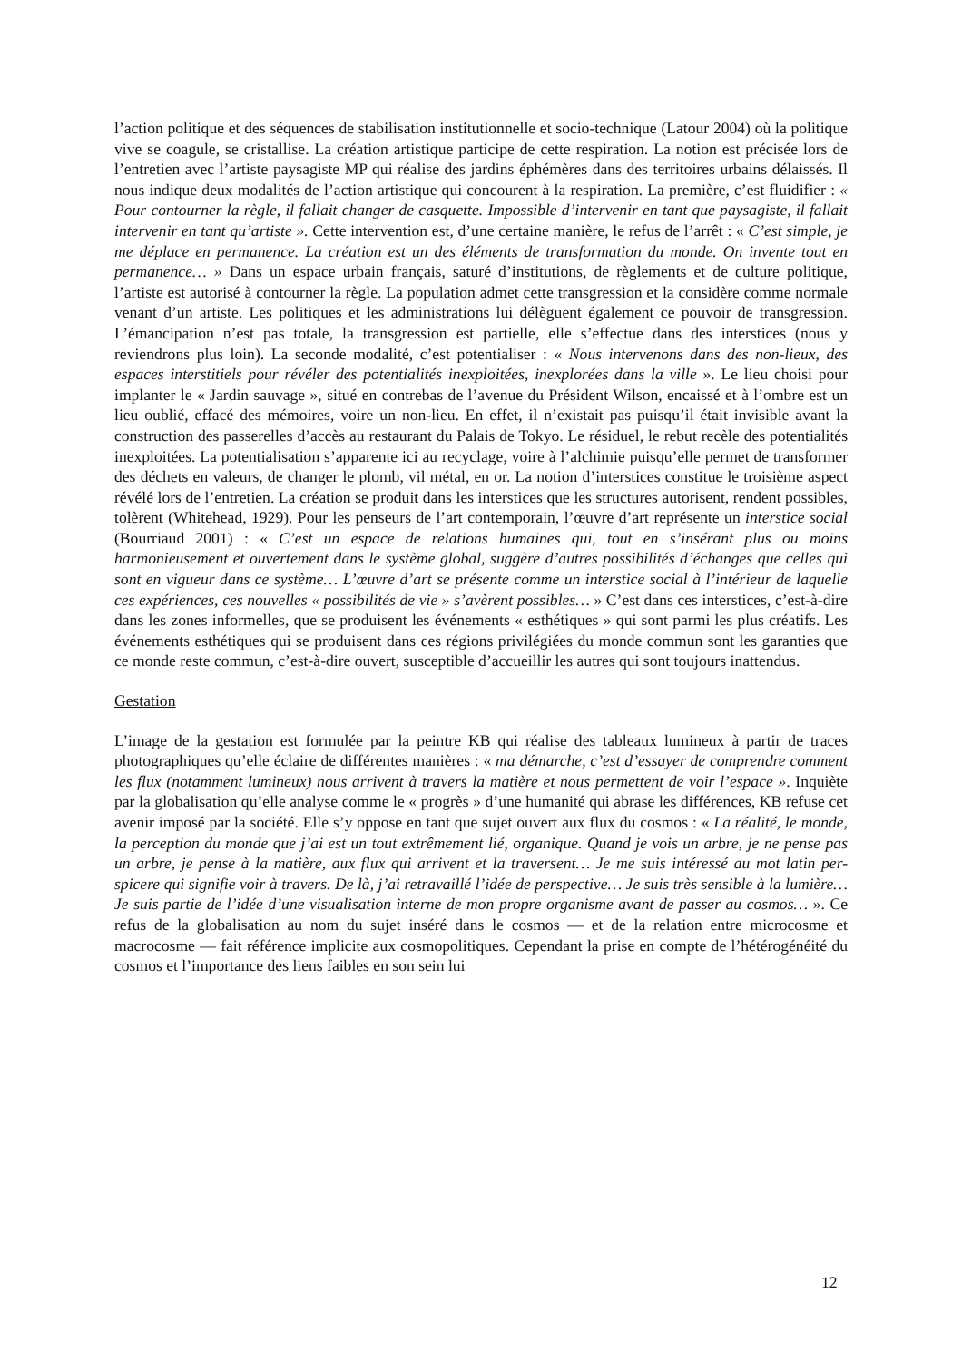l’action politique et des séquences de stabilisation institutionnelle et socio-technique (Latour 2004) où la politique vive se coagule, se cristallise. La création artistique participe de cette respiration. La notion est précisée lors de l’entretien avec l’artiste paysagiste MP qui réalise des jardins éphémères dans des territoires urbains délaissés. Il nous indique deux modalités de l’action artistique qui concourent à la respiration. La première, c’est fluidifier : « Pour contourner la règle, il fallait changer de casquette. Impossible d’intervenir en tant que paysagiste, il fallait intervenir en tant qu’artiste ». Cette intervention est, d’une certaine manière, le refus de l’arrêt : « C’est simple, je me déplace en permanence. La création est un des éléments de transformation du monde. On invente tout en permanence… » Dans un espace urbain français, saturé d’institutions, de règlements et de culture politique, l’artiste est autorisé à contourner la règle. La population admet cette transgression et la considère comme normale venant d’un artiste. Les politiques et les administrations lui délèguent également ce pouvoir de transgression. L’émancipation n’est pas totale, la transgression est partielle, elle s’effectue dans des interstices (nous y reviendrons plus loin). La seconde modalité, c’est potentialiser : « Nous intervenons dans des non-lieux, des espaces interstitiels pour révéler des potentialités inexploitées, inexplorées dans la ville ». Le lieu choisi pour implanter le « Jardin sauvage », situé en contrebas de l’avenue du Président Wilson, encaissé et à l’ombre est un lieu oublié, effacé des mémoires, voire un non-lieu. En effet, il n’existait pas puisqu’il était invisible avant la construction des passerelles d’accès au restaurant du Palais de Tokyo. Le résiduel, le rebut recèle des potentialités inexploitées. La potentialisation s’apparente ici au recyclage, voire à l’alchimie puisqu’elle permet de transformer des déchets en valeurs, de changer le plomb, vil métal, en or. La notion d’interstices constitue le troisième aspect révélé lors de l’entretien. La création se produit dans les interstices que les structures autorisent, rendent possibles, tolèrent (Whitehead, 1929). Pour les penseurs de l’art contemporain, l’œuvre d’art représente un interstice social (Bourriaud 2001) : « C’est un espace de relations humaines qui, tout en s’insérant plus ou moins harmonieusement et ouvertement dans le système global, suggère d’autres possibilités d’échanges que celles qui sont en vigueur dans ce système… L’œuvre d’art se présente comme un interstice social à l’intérieur de laquelle ces expériences, ces nouvelles « possibilités de vie » s’avèrent possibles… » C’est dans ces interstices, c’est-à-dire dans les zones informelles, que se produisent les événements « esthétiques » qui sont parmi les plus créatifs. Les événements esthétiques qui se produisent dans ces régions privilégiées du monde commun sont les garanties que ce monde reste commun, c’est-à-dire ouvert, susceptible d’accueillir les autres qui sont toujours inattendus.
Gestation
L’image de la gestation est formulée par la peintre KB qui réalise des tableaux lumineux à partir de traces photographiques qu’elle éclaire de différentes manières : « ma démarche, c’est d’essayer de comprendre comment les flux (notamment lumineux) nous arrivent à travers la matière et nous permettent de voir l’espace ». Inquiète par la globalisation qu’elle analyse comme le « progrès » d’une humanité qui abrase les différences, KB refuse cet avenir imposé par la société. Elle s’y oppose en tant que sujet ouvert aux flux du cosmos : « La réalité, le monde, la perception du monde que j’ai est un tout extrêmement lié, organique. Quand je vois un arbre, je ne pense pas un arbre, je pense à la matière, aux flux qui arrivent et la traversent… Je me suis intéressé au mot latin per-spicere qui signifie voir à travers. De là, j’ai retravaillé l’idée de perspective… Je suis très sensible à la lumière… Je suis partie de l’idée d’une visualisation interne de mon propre organisme avant de passer au cosmos… ». Ce refus de la globalisation au nom du sujet inséré dans le cosmos — et de la relation entre microcosme et macrocosme — fait référence implicite aux cosmopolitiques. Cependant la prise en compte de l’hétérogénéité du cosmos et l’importance des liens faibles en son sein lui
12